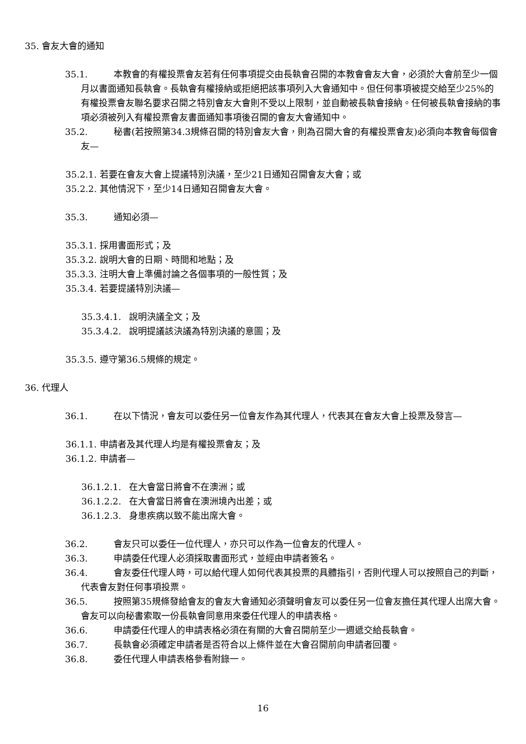35. 會友大會的通知
35.1. 本教會的有權投票會友若有任何事項提交由長執會召開的本教會會友大會，必須於大會前至少一個月以書面通知長執會。長執會有權接納或拒絕把該事項列入大會通知中。但任何事項被提交給至少25%的有權投票會友聯名要求召開之特別會友大會則不受以上限制，並自動被長執會接納。任何被長執會接納的事項必須被列入有權投票會友書面通知事項後召開的會友大會通知中。
35.2. 秘書(若按照第34.3規條召開的特別會友大會，則為召開大會的有權投票會友)必須向本教會每個會友—
35.2.1. 若要在會友大會上提議特別決議，至少21日通知召開會友大會；或
35.2.2. 其他情況下，至少14日通知召開會友大會。
35.3. 通知必須—
35.3.1. 採用書面形式；及
35.3.2. 說明大會的日期、時間和地點；及
35.3.3. 注明大會上準備討論之各個事項的一般性質；及
35.3.4. 若要提議特別決議—
35.3.4.1. 說明決議全文；及
35.3.4.2. 說明提議該決議為特別決議的意圖；及
35.3.5. 遵守第36.5規條的規定。
36. 代理人
36.1. 在以下情況，會友可以委任另一位會友作為其代理人，代表其在會友大會上投票及發言—
36.1.1. 申請者及其代理人均是有權投票會友；及
36.1.2. 申請者—
36.1.2.1. 在大會當日將會不在澳洲；或
36.1.2.2. 在大會當日將會在澳洲境內出差；或
36.1.2.3. 身患疾病以致不能出席大會。
36.2. 會友只可以委任一位代理人，亦只可以作為一位會友的代理人。
36.3. 申請委任代理人必須採取書面形式，並經由申請者簽名。
36.4. 會友委任代理人時，可以給代理人如何代表其投票的具體指引，否則代理人可以按照自己的判斷，代表會友對任何事項投票。
36.5. 按照第35規條發給會友的會友大會通知必須聲明會友可以委任另一位會友擔任其代理人出席大會。會友可以向秘書索取一份長執會同意用來委任代理人的申請表格。
36.6. 申請委任代理人的申請表格必須在有關的大會召開前至少一週遞交給長執會。
36.7. 長執會必須確定申請者是否符合以上條件並在大會召開前向申請者回覆。
36.8. 委任代理人申請表格參看附錄一。
16